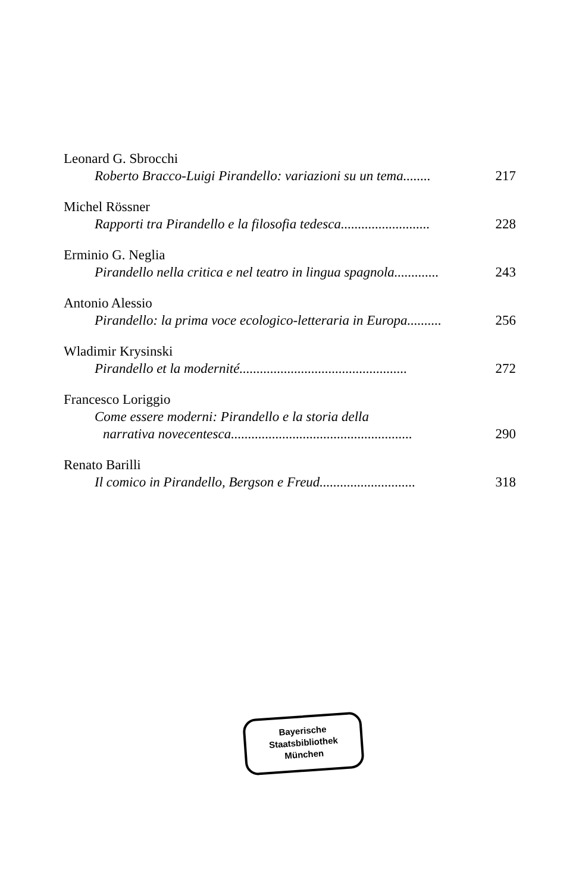Leonard G. Sbrocchi
Roberto Bracco-Luigi Pirandello: variazioni su un tema........ 217
Michel Rössner
Rapporti tra Pirandello e la filosofia tedesca.......................... 228
Erminio G. Neglia
Pirandello nella critica e nel teatro in lingua spagnola............. 243
Antonio Alessio
Pirandello: la prima voce ecologico-letteraria in Europa.......... 256
Wladimir Krysinski
Pirandello et la modernité................................................. 272
Francesco Loriggio
Come essere moderni: Pirandello e la storia della
narrativa novecentesca..................................................... 290
Renato Barilli
Il comico in Pirandello, Bergson e Freud............................ 318
Bayerische
Staatsbibliothek
München